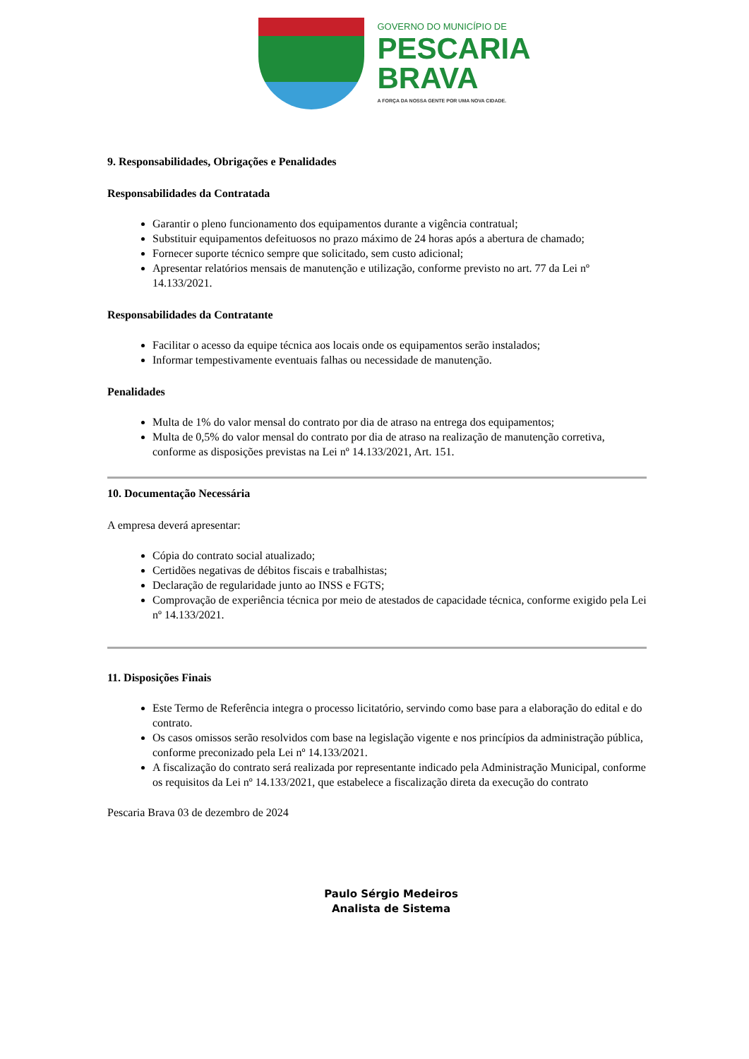GOVERNO DO MUNICÍPIO DE
PESCARIA
BRAVA
A FORÇA DA NOSSA GENTE POR UMA NOVA CIDADE.
9. Responsabilidades, Obrigações e Penalidades
Responsabilidades da Contratada
Garantir o pleno funcionamento dos equipamentos durante a vigência contratual;
Substituir equipamentos defeituosos no prazo máximo de 24 horas após a abertura de chamado;
Fornecer suporte técnico sempre que solicitado, sem custo adicional;
Apresentar relatórios mensais de manutenção e utilização, conforme previsto no art. 77 da Lei nº 14.133/2021.
Responsabilidades da Contratante
Facilitar o acesso da equipe técnica aos locais onde os equipamentos serão instalados;
Informar tempestivamente eventuais falhas ou necessidade de manutenção.
Penalidades
Multa de 1% do valor mensal do contrato por dia de atraso na entrega dos equipamentos;
Multa de 0,5% do valor mensal do contrato por dia de atraso na realização de manutenção corretiva, conforme as disposições previstas na Lei nº 14.133/2021, Art. 151.
10. Documentação Necessária
A empresa deverá apresentar:
Cópia do contrato social atualizado;
Certidões negativas de débitos fiscais e trabalhistas;
Declaração de regularidade junto ao INSS e FGTS;
Comprovação de experiência técnica por meio de atestados de capacidade técnica, conforme exigido pela Lei nº 14.133/2021.
11. Disposições Finais
Este Termo de Referência integra o processo licitatório, servindo como base para a elaboração do edital e do contrato.
Os casos omissos serão resolvidos com base na legislação vigente e nos princípios da administração pública, conforme preconizado pela Lei nº 14.133/2021.
A fiscalização do contrato será realizada por representante indicado pela Administração Municipal, conforme os requisitos da Lei nº 14.133/2021, que estabelece a fiscalização direta da execução do contrato
Pescaria Brava 03 de dezembro de 2024
Paulo Sérgio Medeiros
Analista de Sistema